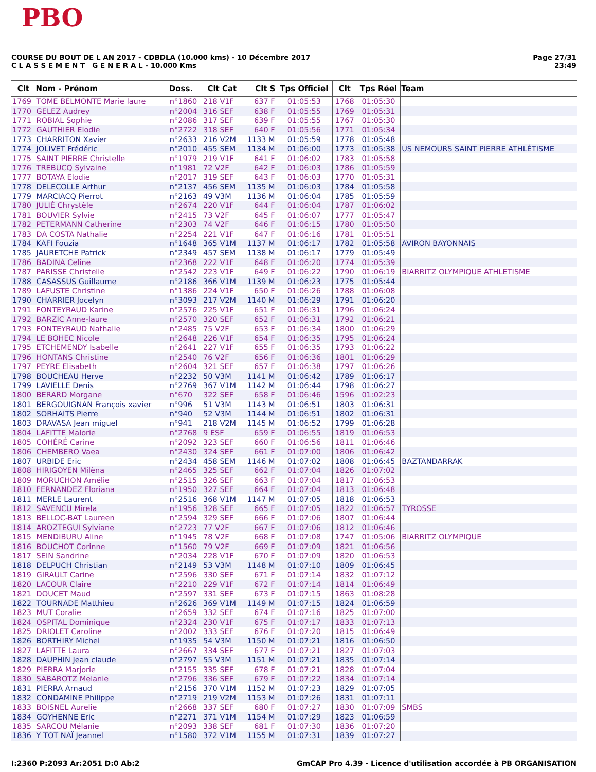PBO
COURSE DU BOUT DE L AN 2017 - CDBDLA (10.000 kms) - 10 Décembre 2017
C L A S S E M E N T G E N E R A L - 10.000 Kms
Page 27/31
23:49
| Clt | Nom - Prénom | Doss. | Clt Cat | Clt S | Tps Officiel | Clt | Tps Réel | Team |
| --- | --- | --- | --- | --- | --- | --- | --- | --- |
| 1769 | TOME BELMONTE Marie laure | n°1860 | 218 V1F | 637 F | 01:05:53 | 1768 | 01:05:30 | |
| 1770 | GELEZ Audrey | n°2004 | 316 SEF | 638 F | 01:05:55 | 1769 | 01:05:31 | |
| 1771 | ROBIAL Sophie | n°2086 | 317 SEF | 639 F | 01:05:55 | 1767 | 01:05:30 | |
| 1772 | GAUTHIER Elodie | n°2722 | 318 SEF | 640 F | 01:05:56 | 1771 | 01:05:34 | |
| 1773 | CHARRITON Xavier | n°2633 | 216 V2M | 1133 M | 01:05:59 | 1778 | 01:05:48 | |
| 1774 | JOLIVET Frédéric | n°2010 | 455 SEM | 1134 M | 01:06:00 | 1773 | 01:05:38 | US NEMOURS SAINT PIERRE ATHLÉTISME |
| 1775 | SAINT PIERRE Christelle | n°1979 | 219 V1F | 641 F | 01:06:02 | 1783 | 01:05:58 | |
| 1776 | TREBUCQ Sylvaine | n°1981 | 72 V2F | 642 F | 01:06:03 | 1786 | 01:05:59 | |
| 1777 | BOTAYA Elodie | n°2017 | 319 SEF | 643 F | 01:06:03 | 1770 | 01:05:31 | |
| 1778 | DELECOLLE Arthur | n°2137 | 456 SEM | 1135 M | 01:06:03 | 1784 | 01:05:58 | |
| 1779 | MARCIACQ Pierrot | n°2163 | 49 V3M | 1136 M | 01:06:04 | 1785 | 01:05:59 | |
| 1780 | JULIÉ Chrystèle | n°2674 | 220 V1F | 644 F | 01:06:04 | 1787 | 01:06:02 | |
| 1781 | BOUVIER Sylvie | n°2415 | 73 V2F | 645 F | 01:06:07 | 1777 | 01:05:47 | |
| 1782 | PETERMANN Catherine | n°2303 | 74 V2F | 646 F | 01:06:15 | 1780 | 01:05:50 | |
| 1783 | DA COSTA Nathalie | n°2254 | 221 V1F | 647 F | 01:06:16 | 1781 | 01:05:51 | |
| 1784 | KAFI Fouzia | n°1648 | 365 V1M | 1137 M | 01:06:17 | 1782 | 01:05:58 | AVIRON BAYONNAIS |
| 1785 | JAURETCHE Patrick | n°2349 | 457 SEM | 1138 M | 01:06:17 | 1779 | 01:05:49 | |
| 1786 | BADINA Celine | n°2368 | 222 V1F | 648 F | 01:06:20 | 1774 | 01:05:39 | |
| 1787 | PARISSE Christelle | n°2542 | 223 V1F | 649 F | 01:06:22 | 1790 | 01:06:19 | BIARRITZ OLYMPIQUE ATHLETISME |
| 1788 | CASASSUS Guillaume | n°2186 | 366 V1M | 1139 M | 01:06:23 | 1775 | 01:05:44 | |
| 1789 | LAFUSTE Christine | n°1386 | 224 V1F | 650 F | 01:06:26 | 1788 | 01:06:08 | |
| 1790 | CHARRIER Jocelyn | n°3093 | 217 V2M | 1140 M | 01:06:29 | 1791 | 01:06:20 | |
| 1791 | FONTEYRAUD Karine | n°2576 | 225 V1F | 651 F | 01:06:31 | 1796 | 01:06:24 | |
| 1792 | BARZIC Anne-laure | n°2570 | 320 SEF | 652 F | 01:06:31 | 1792 | 01:06:21 | |
| 1793 | FONTEYRAUD Nathalie | n°2485 | 75 V2F | 653 F | 01:06:34 | 1800 | 01:06:29 | |
| 1794 | LE BOHEC Nicole | n°2648 | 226 V1F | 654 F | 01:06:35 | 1795 | 01:06:24 | |
| 1795 | ETCHEMENDY Isabelle | n°2641 | 227 V1F | 655 F | 01:06:35 | 1793 | 01:06:22 | |
| 1796 | HONTANS Christine | n°2540 | 76 V2F | 656 F | 01:06:36 | 1801 | 01:06:29 | |
| 1797 | PEYRE Elisabeth | n°2604 | 321 SEF | 657 F | 01:06:38 | 1797 | 01:06:26 | |
| 1798 | BOUCHEAU Herve | n°2232 | 50 V3M | 1141 M | 01:06:42 | 1789 | 01:06:17 | |
| 1799 | LAVIELLE Denis | n°2769 | 367 V1M | 1142 M | 01:06:44 | 1798 | 01:06:27 | |
| 1800 | BERARD Morgane | n°670 | 322 SEF | 658 F | 01:06:46 | 1596 | 01:02:23 | |
| 1801 | BERGOUIGNAN François xavier | n°996 | 51 V3M | 1143 M | 01:06:51 | 1803 | 01:06:31 | |
| 1802 | SORHAITS Pierre | n°940 | 52 V3M | 1144 M | 01:06:51 | 1802 | 01:06:31 | |
| 1803 | DRAVASA Jean miguel | n°941 | 218 V2M | 1145 M | 01:06:52 | 1799 | 01:06:28 | |
| 1804 | LAFITTE Malorie | n°2768 | 9 ESF | 659 F | 01:06:55 | 1819 | 01:06:53 | |
| 1805 | COHÉRÉ Carine | n°2092 | 323 SEF | 660 F | 01:06:56 | 1811 | 01:06:46 | |
| 1806 | CHEMBERO Vaea | n°2430 | 324 SEF | 661 F | 01:07:00 | 1806 | 01:06:42 | |
| 1807 | URBIDE Eric | n°2434 | 458 SEM | 1146 M | 01:07:02 | 1808 | 01:06:45 | BAZTANDARRAK |
| 1808 | HIRIGOYEN Milèna | n°2465 | 325 SEF | 662 F | 01:07:04 | 1826 | 01:07:02 | |
| 1809 | MORUCHON Amélie | n°2515 | 326 SEF | 663 F | 01:07:04 | 1817 | 01:06:53 | |
| 1810 | FERNANDEZ Floriana | n°1950 | 327 SEF | 664 F | 01:07:04 | 1813 | 01:06:48 | |
| 1811 | MERLE Laurent | n°2516 | 368 V1M | 1147 M | 01:07:05 | 1818 | 01:06:53 | |
| 1812 | SAVENCU Mirela | n°1956 | 328 SEF | 665 F | 01:07:05 | 1822 | 01:06:57 | TYROSSE |
| 1813 | BELLOC-BAT Laureen | n°2594 | 329 SEF | 666 F | 01:07:06 | 1807 | 01:06:44 | |
| 1814 | AROZTEGUI Sylviane | n°2723 | 77 V2F | 667 F | 01:07:06 | 1812 | 01:06:46 | |
| 1815 | MENDIBURU Aline | n°1945 | 78 V2F | 668 F | 01:07:08 | 1747 | 01:05:06 | BIARRITZ OLYMPIQUE |
| 1816 | BOUCHOT Corinne | n°1560 | 79 V2F | 669 F | 01:07:09 | 1821 | 01:06:56 | |
| 1817 | SEIN Sandrine | n°2034 | 228 V1F | 670 F | 01:07:09 | 1820 | 01:06:53 | |
| 1818 | DELPUCH Christian | n°2149 | 53 V3M | 1148 M | 01:07:10 | 1809 | 01:06:45 | |
| 1819 | GIRAULT Carine | n°2596 | 330 SEF | 671 F | 01:07:14 | 1832 | 01:07:12 | |
| 1820 | LACOUR Claire | n°2210 | 229 V1F | 672 F | 01:07:14 | 1814 | 01:06:49 | |
| 1821 | DOUCET Maud | n°2597 | 331 SEF | 673 F | 01:07:15 | 1863 | 01:08:28 | |
| 1822 | TOURNADE Matthieu | n°2626 | 369 V1M | 1149 M | 01:07:15 | 1824 | 01:06:59 | |
| 1823 | MUT Coralie | n°2659 | 332 SEF | 674 F | 01:07:16 | 1825 | 01:07:00 | |
| 1824 | OSPITAL Dominique | n°2324 | 230 V1F | 675 F | 01:07:17 | 1833 | 01:07:13 | |
| 1825 | DRIOLET Caroline | n°2002 | 333 SEF | 676 F | 01:07:20 | 1815 | 01:06:49 | |
| 1826 | BORTHIRY Michel | n°1935 | 54 V3M | 1150 M | 01:07:21 | 1816 | 01:06:50 | |
| 1827 | LAFITTE Laura | n°2667 | 334 SEF | 677 F | 01:07:21 | 1827 | 01:07:03 | |
| 1828 | DAUPHIN Jean claude | n°2797 | 55 V3M | 1151 M | 01:07:21 | 1835 | 01:07:14 | |
| 1829 | PIERRA Marjorie | n°2155 | 335 SEF | 678 F | 01:07:21 | 1828 | 01:07:04 | |
| 1830 | SABAROTZ Melanie | n°2796 | 336 SEF | 679 F | 01:07:22 | 1834 | 01:07:14 | |
| 1831 | PIERRA Arnaud | n°2156 | 370 V1M | 1152 M | 01:07:23 | 1829 | 01:07:05 | |
| 1832 | CONDAMINE Philippe | n°2719 | 219 V2M | 1153 M | 01:07:26 | 1831 | 01:07:11 | |
| 1833 | BOISNEL Aurelie | n°2668 | 337 SEF | 680 F | 01:07:27 | 1830 | 01:07:09 | SMBS |
| 1834 | GOYHENNE Eric | n°2271 | 371 V1M | 1154 M | 01:07:29 | 1823 | 01:06:59 | |
| 1835 | SARCOU Mélanie | n°2093 | 338 SEF | 681 F | 01:07:30 | 1836 | 01:07:20 | |
| 1836 | Y TOT NAÏ Jeannel | n°1580 | 372 V1M | 1155 M | 01:07:31 | 1839 | 01:07:27 | |
I:2360 P:2093 Ar:2051 D:0 Ab:2 GmCAP Pro 4.39 - Licence d'utilisation accordée à PB ORGANISATION